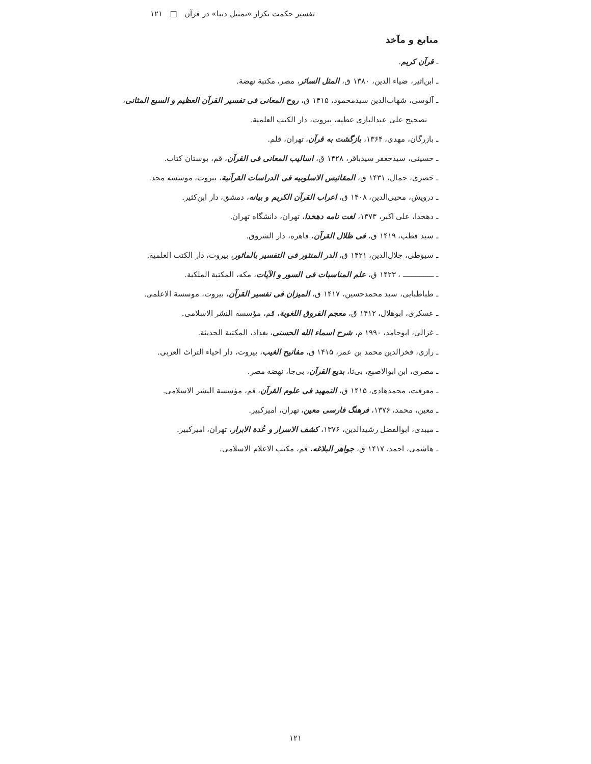تفسیر حکمت تکرار «تمثیل دنیا» در قرآن □ ۱۲۱
منابع و مآخذ
ـ قرآن کریم.
ـ ابن‌اثیر، ضیاء الدین، ۱۳۸۰ ق، المثل السائر، مصر، مکتبة نهضة.
ـ آلوسی، شهاب‌الدین سیدمحمود، ۱۴۱۵ ق، روح المعانی فی تفسیر القرآن العظیم و السبع المثانی،
تصحیح علی عبدالباری عطیه، بیروت، دار الکتب العلمیة.
ـ بازرگان، مهدی، ۱۳۶۴، بازگشت به قرآن، تهران، قلم.
ـ حسینی، سیدجعفر سیدباقر، ۱۴۲۸ ق، اسالیب المعانی فی القرآن، قم، بوستان کتاب.
ـ حَضری، جمال، ۱۴۳۱ ق، المقائیس الاسلوبیه فی الدراسات القرآنیة، بیروت، موسسه مجد.
ـ درویش، محیی‌الدین، ۱۴۰۸ ق، اعراب القرآن الکریم و بیانه، دمشق، دار ابن‌کثیر.
ـ دهخدا، علی اکبر، ۱۳۷۳، لغت نامه دهخدا، تهران، دانشگاه تهران.
ـ سید قطب، ۱۴۱۹ ق، فی ظلال القرآن، قاهره، دار الشروق.
ـ سیوطی، جلال‌الدین، ۱۴۲۱ ق، الدر المنثور فی التفسیر بالماثور، بیروت، دار الکتب العلمیة.
ـ ـــــــــــــــ ، ۱۴۲۳ ق، علم المناسبات فی السور و الآیات، مکه، المکتبة الملکیة.
ـ طباطبایی، سید محمدحسین، ۱۴۱۷ ق، المیزان فی تفسیر القرآن، بیروت، موسسة الاعلمی.
ـ عسکری، ابوهلال، ۱۴۱۲ ق، معجم الفروق اللغویة، قم، مؤسسة النشر الاسلامی.
ـ غزالی، ابوحامد، ۱۹۹۰ م، شرح اسماء الله الحسنی، بغداد، المکتبة الحدیثة.
ـ رازی، فخرالدین محمد بن عمر، ۱۴۱۵ ق، مفاتیح الغیب، بیروت، دار احیاء التراث العربی.
ـ مصری، ابن ابوالاصبع، بی‌تا، بدیع القرآن، بی‌جا، نهضة مصر.
ـ معرفت، محمدهادی، ۱۴۱۵ ق، التمهید فی علوم القرآن، قم، مؤسسة النشر الاسلامی.
ـ معین، محمد، ۱۳۷۶، فرهنگ فارسی معین، تهران، امیرکبیر.
ـ میبدی، ابوالفضل رشیدالدین، ۱۳۷۶، کشف الاسرار و عُدة الابرار، تهران، امیرکبیر.
ـ هاشمی، احمد، ۱۴۱۷ ق، جواهر البلاغه، قم، مکتب الاعلام الاسلامی.
۱۲۱